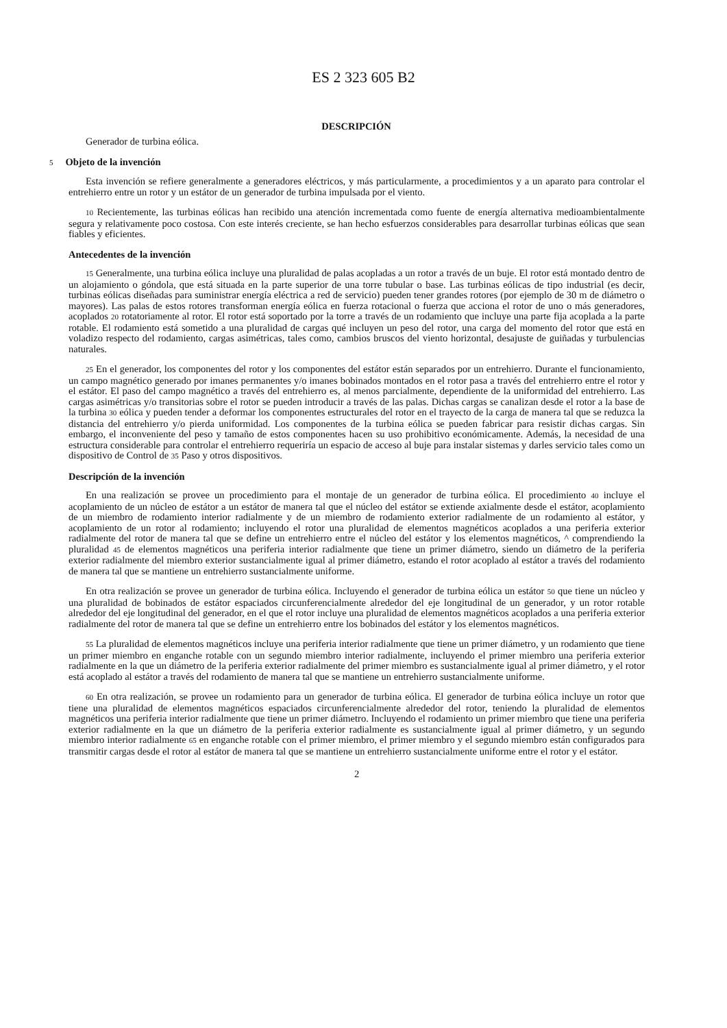ES 2 323 605 B2
DESCRIPCIÓN
Generador de turbina eólica.
5 Objeto de la invención
Esta invención se refiere generalmente a generadores eléctricos, y más particularmente, a procedimientos y a un aparato para controlar el entrehierro entre un rotor y un estátor de un generador de turbina impulsada por el viento.
10 Recientemente, las turbinas eólicas han recibido una atención incrementada como fuente de energía alternativa medioambientalmente segura y relativamente poco costosa. Con este interés creciente, se han hecho esfuerzos considerables para desarrollar turbinas eólicas que sean fiables y eficientes.
Antecedentes de la invención
15 Generalmente, una turbina eólica incluye una pluralidad de palas acopladas a un rotor a través de un buje. El rotor está montado dentro de un alojamiento o góndola, que está situada en la parte superior de una torre tubular o base. Las turbinas eólicas de tipo industrial (es decir, turbinas eólicas diseñadas para suministrar energía eléctrica a red de servicio) pueden tener grandes rotores (por ejemplo de 30 m de diámetro o mayores). Las palas de estos rotores transforman energía eólica en fuerza rotacional o fuerza que acciona el rotor de uno o más generadores, acoplados 20 rotatoriamente al rotor. El rotor está soportado por la torre a través de un rodamiento que incluye una parte fija acoplada a la parte rotable. El rodamiento está sometido a una pluralidad de cargas qué incluyen un peso del rotor, una carga del momento del rotor que está en voladizo respecto del rodamiento, cargas asimétricas, tales como, cambios bruscos del viento horizontal, desajuste de guiñadas y turbulencias naturales.
25 En el generador, los componentes del rotor y los componentes del estátor están separados por un entrehierro. Durante el funcionamiento, un campo magnético generado por imanes permanentes y/o imanes bobinados montados en el rotor pasa a través del entrehierro entre el rotor y el estátor. El paso del campo magnético a través del entrehierro es, al menos parcialmente, dependiente de la uniformidad del entrehierro. Las cargas asimétricas y/o transitorias sobre el rotor se pueden introducir a través de las palas. Dichas cargas se canalizan desde el rotor a la base de la turbina 30 eólica y pueden tender a deformar los componentes estructurales del rotor en el trayecto de la carga de manera tal que se reduzca la distancia del entrehierro y/o pierda uniformidad. Los componentes de la turbina eólica se pueden fabricar para resistir dichas cargas. Sin embargo, el inconveniente del peso y tamaño de estos componentes hacen su uso prohibitivo económicamente. Además, la necesidad de una estructura considerable para controlar el entrehierro requeriría un espacio de acceso al buje para instalar sistemas y darles servicio tales como un dispositivo de Control de 35 Paso y otros dispositivos.
Descripción de la invención
En una realización se provee un procedimiento para el montaje de un generador de turbina eólica. El procedimiento 40 incluye el acoplamiento de un núcleo de estátor a un estátor de manera tal que el núcleo del estátor se extiende axialmente desde el estátor, acoplamiento de un miembro de rodamiento interior radialmente y de un miembro de rodamiento exterior radialmente de un rodamiento al estátor, y acoplamiento de un rotor al rodamiento; incluyendo el rotor una pluralidad de elementos magnéticos acoplados a una periferia exterior radialmente del rotor de manera tal que se define un entrehierro entre el núcleo del estátor y los elementos magnéticos, ^ comprendiendo la pluralidad 45 de elementos magnéticos una periferia interior radialmente que tiene un primer diámetro, siendo un diámetro de la periferia exterior radialmente del miembro exterior sustancialmente igual al primer diámetro, estando el rotor acoplado al estátor a través del rodamiento de manera tal que se mantiene un entrehierro sustancialmente uniforme.
En otra realización se provee un generador de turbina eólica. Incluyendo el generador de turbina eólica un estátor 50 que tiene un núcleo y una pluralidad de bobinados de estátor espaciados circunferencialmente alrededor del eje longitudinal de un generador, y un rotor rotable alrededor del eje longitudinal del generador, en el que el rotor incluye una pluralidad de elementos magnéticos acoplados a una periferia exterior radialmente del rotor de manera tal que se define un entrehierro entre los bobinados del estátor y los elementos magnéticos.
55 La pluralidad de elementos magnéticos incluye una periferia interior radialmente que tiene un primer diámetro, y un rodamiento que tiene un primer miembro en enganche rotable con un segundo miembro interior radialmente, incluyendo el primer miembro una periferia exterior radialmente en la que un diámetro de la periferia exterior radialmente del primer miembro es sustancialmente igual al primer diámetro, y el rotor está acoplado al estátor a través del rodamiento de manera tal que se mantiene un entrehierro sustancialmente uniforme.
60 En otra realización, se provee un rodamiento para un generador de turbina eólica. El generador de turbina eólica incluye un rotor que tiene una pluralidad de elementos magnéticos espaciados circunferencialmente alrededor del rotor, teniendo la pluralidad de elementos magnéticos una periferia interior radialmente que tiene un primer diámetro. Incluyendo el rodamiento un primer miembro que tiene una periferia exterior radialmente en la que un diámetro de la periferia exterior radialmente es sustancialmente igual al primer diámetro, y un segundo miembro interior radialmente 65 en enganche rotable con el primer miembro, el primer miembro y el segundo miembro están configurados para transmitir cargas desde el rotor al estátor de manera tal que se mantiene un entrehierro sustancialmente uniforme entre el rotor y el estátor.
2